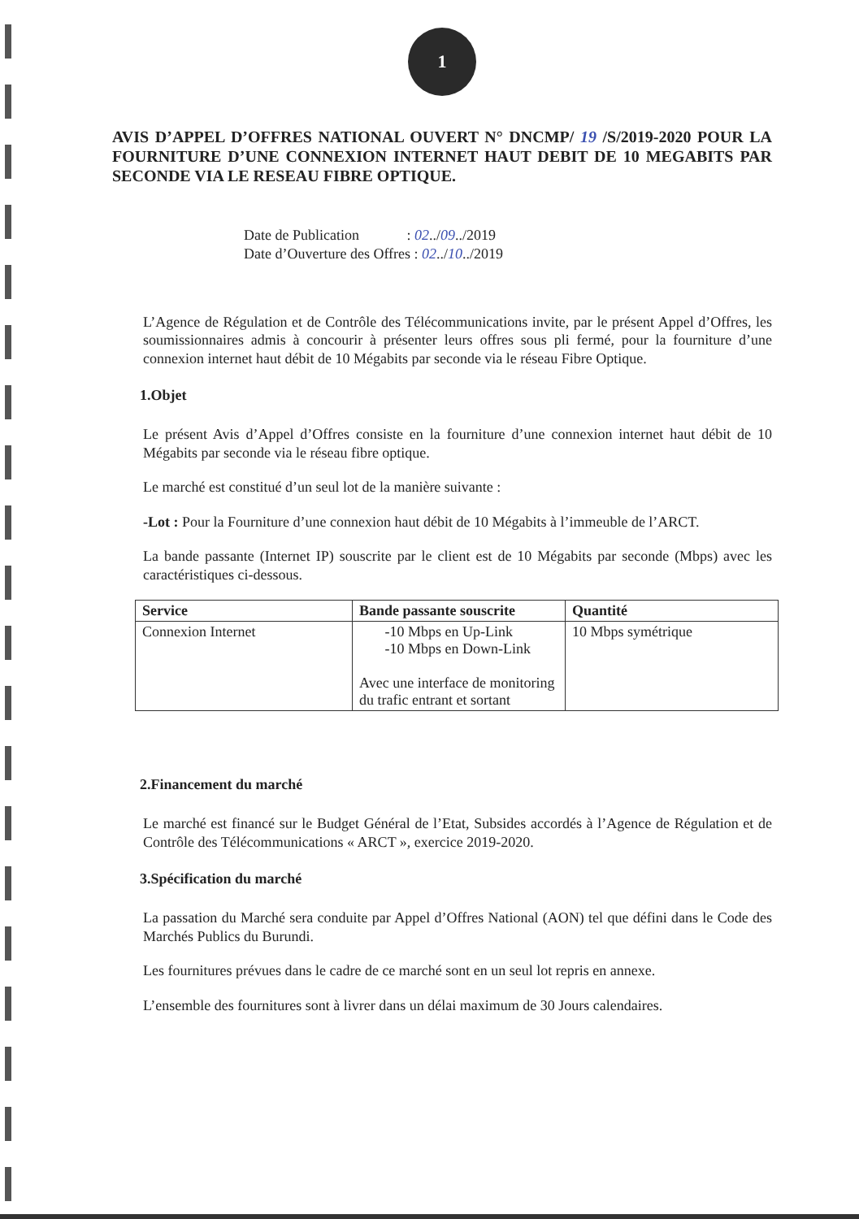1
AVIS D’APPEL D’OFFRES NATIONAL OUVERT N° DNCMP/ 19 /S/2019-2020 POUR LA FOURNITURE D’UNE CONNEXION INTERNET HAUT DEBIT DE 10 MEGABITS PAR SECONDE VIA LE RESEAU FIBRE OPTIQUE.
Date de Publication : 02../09../2019
Date d’Ouverture des Offres : 02../10../2019
L’Agence de Régulation et de Contrôle des Télécommunications invite, par le présent Appel d’Offres, les soumissionnaires admis à concourir à présenter leurs offres sous pli fermé, pour la fourniture d’une connexion internet haut débit de 10 Mégabits par seconde via le réseau Fibre Optique.
1.Objet
Le présent Avis d’Appel d’Offres consiste en la fourniture d’une connexion internet haut débit de 10 Mégabits par seconde via le réseau fibre optique.
Le marché est constitué d’un seul lot de la manière suivante :
-Lot : Pour la Fourniture d’une connexion haut débit de 10 Mégabits à l’immeuble de l’ARCT.
La bande passante (Internet IP) souscrite par le client est de 10 Mégabits par seconde (Mbps) avec les caractéristiques ci-dessous.
| Service | Bande passante souscrite | Quantité |
| --- | --- | --- |
| Connexion Internet | -10 Mbps en Up-Link -10 Mbps en Down-Link Avec une interface de monitoring du trafic entrant et sortant | 10 Mbps symétrique |
2.Financement du marché
Le marché est financé sur le Budget Général de l’Etat, Subsides accordés à l’Agence de Régulation et de Contrôle des Télécommunications « ARCT », exercice 2019-2020.
3.Spécification du marché
La passation du Marché sera conduite par Appel d’Offres National (AON) tel que défini dans le Code des Marchés Publics du Burundi.
Les fournitures prévues dans le cadre de ce marché sont en un seul lot repris en annexe.
L’ensemble des fournitures sont à livrer dans un délai maximum de 30 Jours calendaires.